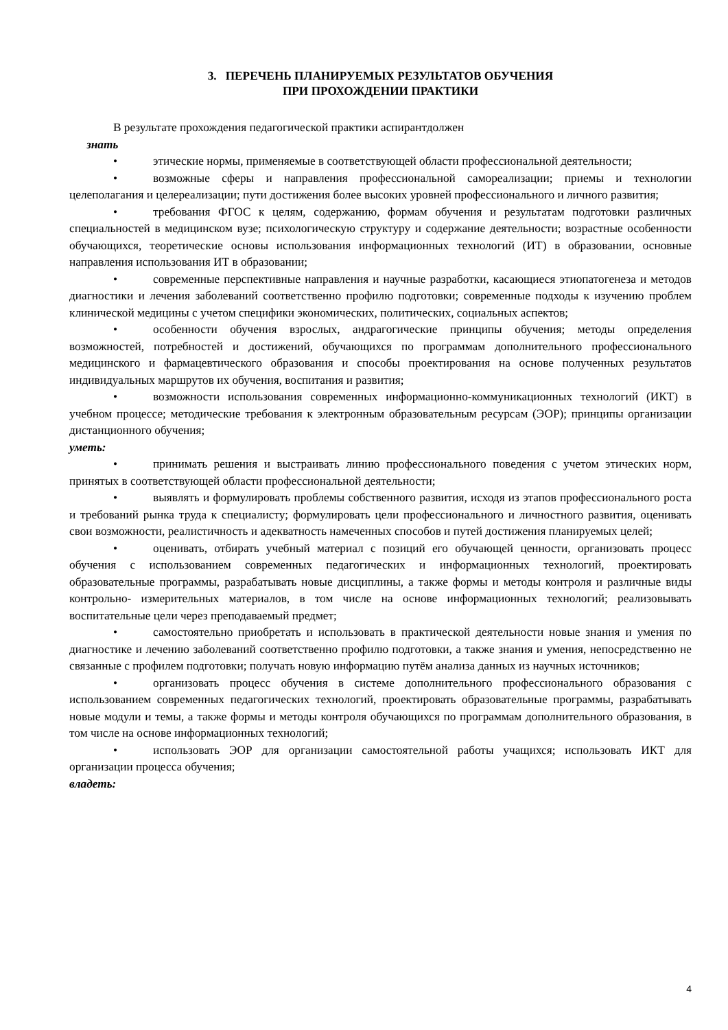3. ПЕРЕЧЕНЬ ПЛАНИРУЕМЫХ РЕЗУЛЬТАТОВ ОБУЧЕНИЯ
ПРИ ПРОХОЖДЕНИИ ПРАКТИКИ
В результате прохождения педагогической практики аспирантдолжен
знать
• этические нормы, применяемые в соответствующей области профессиональной деятельности;
• возможные сферы и направления профессиональной самореализации; приемы и технологии целеполагания и целереализации; пути достижения более высоких уровней профессионального и личного развития;
• требования ФГОС к целям, содержанию, формам обучения и результатам подготовки различных специальностей в медицинском вузе; психологическую структуру и содержание деятельности; возрастные особенности обучающихся, теоретические основы использования информационных технологий (ИТ) в образовании, основные направления использования ИТ в образовании;
• современные перспективные направления и научные разработки, касающиеся этиопатогенеза и методов диагностики и лечения заболеваний соответственно профилю подготовки; современные подходы к изучению проблем клинической медицины с учетом специфики экономических, политических, социальных аспектов;
• особенности обучения взрослых, андрагогические принципы обучения; методы определения возможностей, потребностей и достижений, обучающихся по программам дополнительного профессионального медицинского и фармацевтического образования и способы проектирования на основе полученных результатов индивидуальных маршрутов их обучения, воспитания и развития;
• возможности использования современных информационно-коммуникационных технологий (ИКТ) в учебном процессе; методические требования к электронным образовательным ресурсам (ЭОР); принципы организации дистанционного обучения;
уметь:
• принимать решения и выстраивать линию профессионального поведения с учетом этических норм, принятых в соответствующей области профессиональной деятельности;
• выявлять и формулировать проблемы собственного развития, исходя из этапов профессионального роста и требований рынка труда к специалисту; формулировать цели профессионального и личностного развития, оценивать свои возможности, реалистичность и адекватность намеченных способов и путей достижения планируемых целей;
• оценивать, отбирать учебный материал с позиций его обучающей ценности, организовать процесс обучения с использованием современных педагогических и информационных технологий, проектировать образовательные программы, разрабатывать новые дисциплины, а также формы и методы контроля и различные виды контрольно- измерительных материалов, в том числе на основе информационных технологий; реализовывать воспитательные цели через преподаваемый предмет;
• самостоятельно приобретать и использовать в практической деятельности новые знания и умения по диагностике и лечению заболеваний соответственно профилю подготовки, а также знания и умения, непосредственно не связанные с профилем подготовки; получать новую информацию путём анализа данных из научных источников;
• организовать процесс обучения в системе дополнительного профессионального образования с использованием современных педагогических технологий, проектировать образовательные программы, разрабатывать новые модули и темы, а также формы и методы контроля обучающихся по программам дополнительного образования, в том числе на основе информационных технологий;
• использовать ЭОР для организации самостоятельной работы учащихся; использовать ИКТ для организации процесса обучения;
владеть:
4